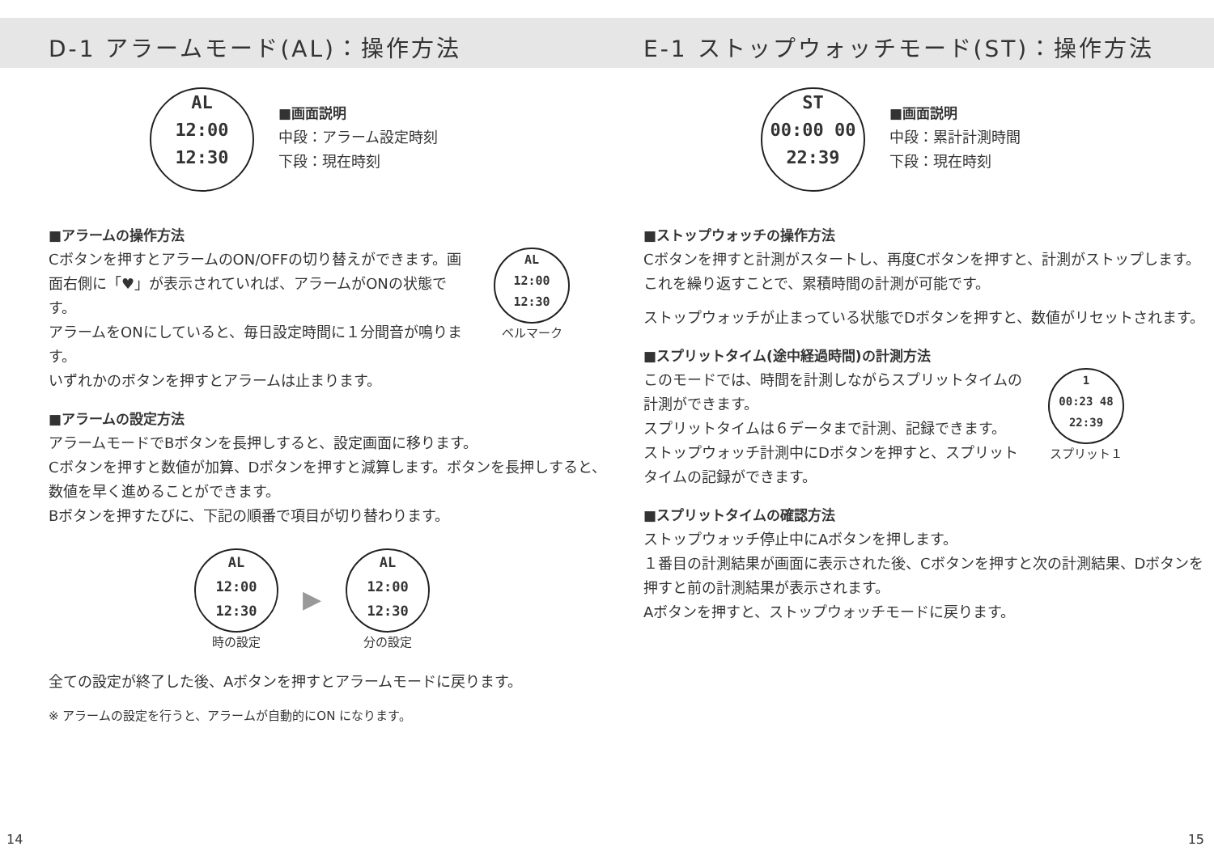D-1 アラームモード(AL)：操作方法
AL
12:00
12:30
■画面説明
中段：アラーム設定時刻
下段：現在時刻
■アラームの操作方法
Cボタンを押すとアラームのON/OFFの切り替えができます。画面右側に「♥」が表示されていれば、アラームがONの状態です。
アラームをONにしていると、毎日設定時間に１分間音が鳴ります。
AL
12:00
12:30
ベルマーク
いずれかのボタンを押すとアラームは止まります。
■アラームの設定方法
アラームモードでBボタンを長押しすると、設定画面に移ります。
Cボタンを押すと数値が加算、Dボタンを押すと減算します。ボタンを長押しすると、数値を早く進めることができます。
Bボタンを押すたびに、下記の順番で項目が切り替わります。
AL
12:00
12:30
時の設定
▶
AL
12:00
12:30
分の設定
全ての設定が終了した後、Aボタンを押すとアラームモードに戻ります。
※ アラームの設定を行うと、アラームが自動的にON になります。
E-1 ストップウォッチモード(ST)：操作方法
ST
00:00 00
22:39
■画面説明
中段：累計計測時間
下段：現在時刻
■ストップウォッチの操作方法
Cボタンを押すと計測がスタートし、再度Cボタンを押すと、計測がストップします。これを繰り返すことで、累積時間の計測が可能です。
ストップウォッチが止まっている状態でDボタンを押すと、数値がリセットされます。
■スプリットタイム(途中経過時間)の計測方法
このモードでは、時間を計測しながらスプリットタイムの計測ができます。
スプリットタイムは６データまで計測、記録できます。
ストップウォッチ計測中にDボタンを押すと、スプリットタイムの記録ができます。
1
00:23 48
22:39
スプリット１
■スプリットタイムの確認方法
ストップウォッチ停止中にAボタンを押します。
１番目の計測結果が画面に表示された後、Cボタンを押すと次の計測結果、Dボタンを押すと前の計測結果が表示されます。
Aボタンを押すと、ストップウォッチモードに戻ります。
14 15